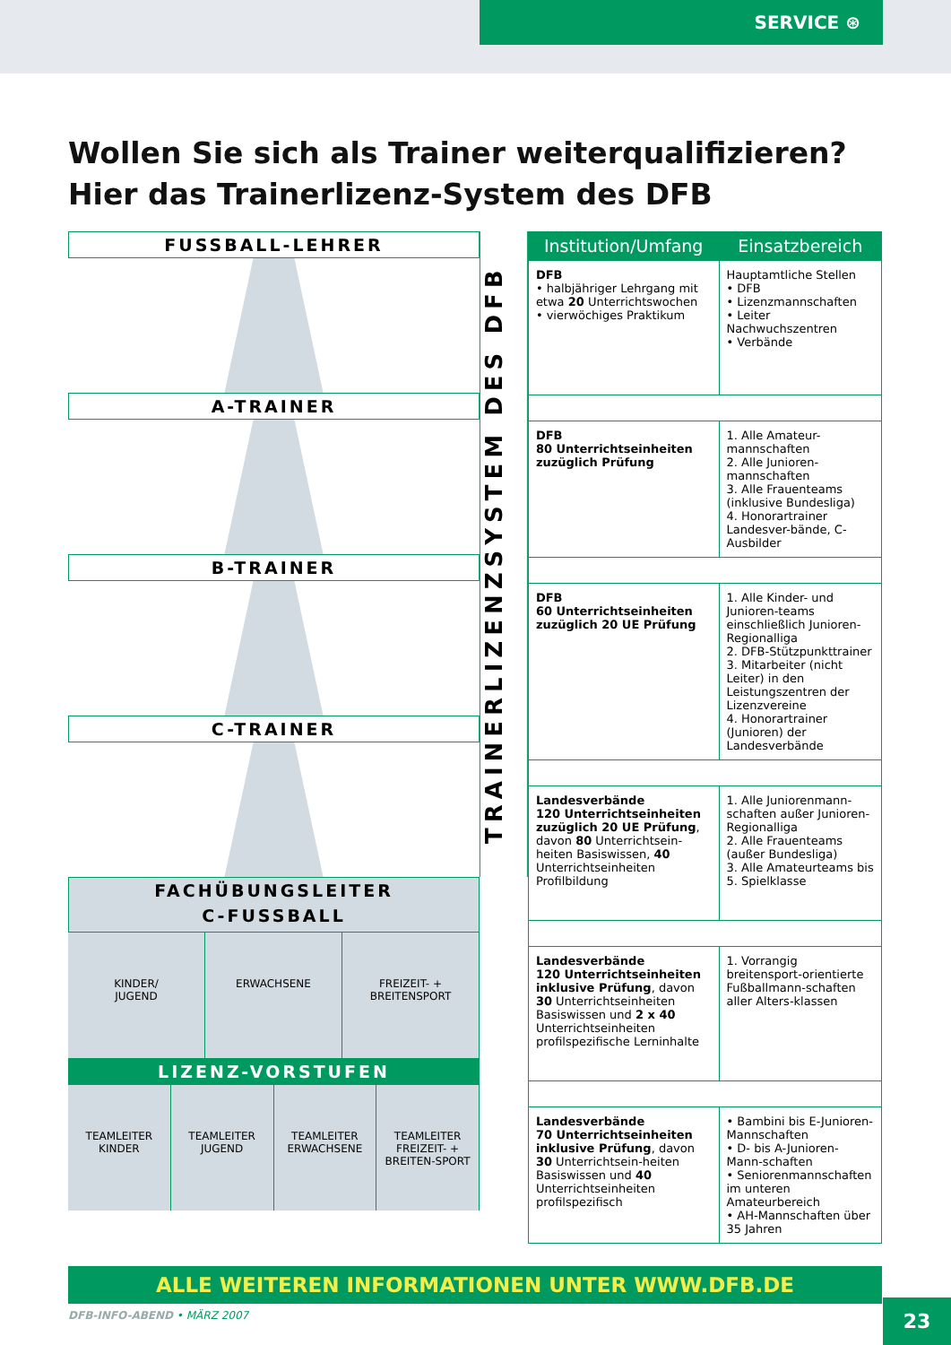SERVICE ⊛
Wollen Sie sich als Trainer weiterqualifizieren?
Hier das Trainerlizenz-System des DFB
FUSSBALL-LEHRER
A-TRAINER
B-TRAINER
C-TRAINER
FACHÜBUNGSLEITER
C-FUSSBALL
KINDER/
JUGEND
ERWACHSENE FREIZEIT- + BREITENSPORT
LIZENZ-VORSTUFEN
TEAMLEITER KINDER TEAMLEITER JUGEND TEAMLEITER ERWACHSENE TEAMLEITER FREIZEIT- + BREITEN-SPORT
TRAINERLIZENZSYSTEM DES DFB
| Institution/Umfang | Einsatzbereich |
| --- | --- |
| DFB • halbjähriger Lehrgang mit etwa 20 Unterrichtswochen • vierwöchiges Praktikum | Hauptamtliche Stellen • DFB • Lizenzmannschaften • Leiter Nachwuchszentren • Verbände |
| DFB 80 Unterrichtseinheiten zuzüglich Prüfung | 1. Alle Amateur-mannschaften 2. Alle Junioren-mannschaften 3. Alle Frauenteams (inklusive Bundesliga) 4. Honorartrainer Landesver-bände, C-Ausbilder |
| DFB 60 Unterrichtseinheiten zuzüglich 20 UE Prüfung | 1. Alle Kinder- und Junioren-teams einschließlich Junioren-Regionalliga 2. DFB-Stützpunkttrainer 3. Mitarbeiter (nicht Leiter) in den Leistungszentren der Lizenzvereine 4. Honorartrainer (Junioren) der Landesverbände |
| Landesverbände 120 Unterrichtseinheiten zuzüglich 20 UE Prüfung , davon 80 Unterrichtsein-heiten Basiswissen, 40 Unterrichtseinheiten Profilbildung | 1. Alle Juniorenmann-schaften außer Junioren-Regionalliga 2. Alle Frauenteams (außer Bundesliga) 3. Alle Amateurteams bis 5. Spielklasse |
| Landesverbände 120 Unterrichtseinheiten inklusive Prüfung , davon 30 Unterrichtseinheiten Basiswissen und 2 x 40 Unterrichtseinheiten profilspezifische Lerninhalte | 1. Vorrangig breitensport-orientierte Fußballmann-schaften aller Alters-klassen |
| Landesverbände 70 Unterrichtseinheiten inklusive Prüfung , davon 30 Unterrichtsein-heiten Basiswissen und 40 Unterrichtseinheiten profilspezifisch | • Bambini bis E-Junioren-Mannschaften • D- bis A-Junioren-Mann-schaften • Seniorenmannschaften im unteren Amateurbereich • AH-Mannschaften über 35 Jahren |
ALLE WEITEREN INFORMATIONEN UNTER WWW.DFB.DE
DFB-INFO-ABEND • MÄRZ 2007 23